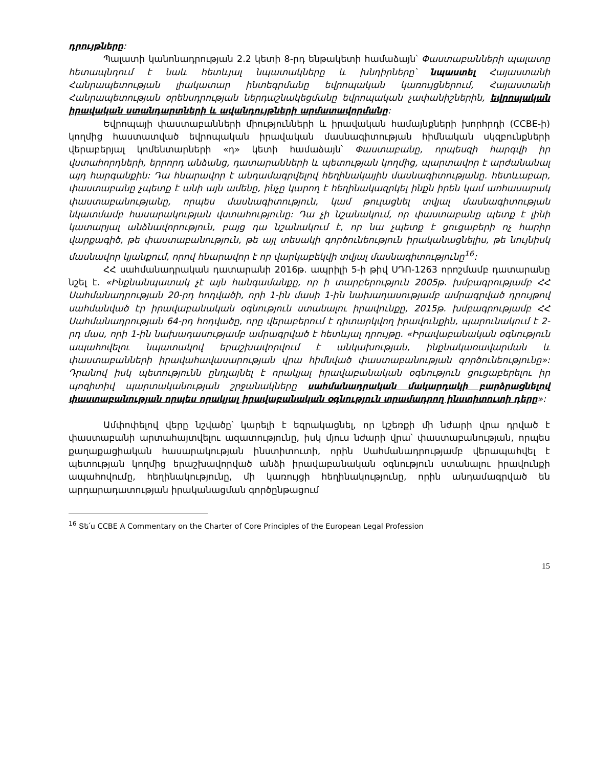դրույթները:
Պալատի կանոնադրության 2.2 կետի 8-րդ ենթակետի համաձայն՝ Փաստաբանների պալատը հետապնդում է նաև հետևյալ նպատակները և խնդիրները՝ նպաստել Հայաստանի Հանրապետության լիակատար ինտեգրմանը եվրոպական կառույցներում, Հայաստանի Հանրապետության օրենսդրության ներդաշնակեցմանը եվրոպական չափանիշներին, եվրոպական իրավական ստանդարտների և ավանդույթների արմատավորմանը:
Եվրոպայի փաստաբանների միությունների և իրավական համայնքների խորհրդի (CCBE-ի) կողմից հաստատված եվրոպական իրավական մասնագիտության հիմնական սկզբունքների վերաբերյալ կոմենտարների «դ» կետի համաձայն՝ Փաստաբանը, որպեսզի հարգվի իր վստահորդների, երրորդ անձանց, դատարանների և պետության կողմից, պարտավոր է արժանանալ այդ հարգանքին: Դա հնարավոր է անդամագրվելով հեղինակային մասնագիտությանը. հետևաբար, փաստաբանը չպետք է անի այն ամենը, ինչը կարող է հեղինակազրկել ինքն իրեն կամ առհասարակ փաստաբանությանը, որպես մասնագիտություն, կամ թուլացնել տվյալ մասնագիտության նկատմամբ հասարակության վստահությունը: Դա չի նշանակում, որ փաստաբանը պետք է լինի կատարյալ անձնավորություն, բայց դա նշանակում է, որ նա չպետք է ցուցաբերի ոչ հարիր վարքագիծ, թե փաստաբանություն, թե այլ տեսակի գործունեություն իրականացնելիս, թե նույնիսկ մասնավոր կյանքում, որով հնարավոր է որ վարկաբեկվի տվյալ մասնագիտությունը<sup>16</sup>:
ՀՀ սահմանադրական դատարանի 2016թ. ապրիլի 5-ի թիվ ՍԴՈ-1263 որոշմամբ դատարանը նշել է. «Ինքնանպատակ չէ այն հանգամանքը, որ ի տարբերություն 2005թ. խմբագրությամբ ՀՀ Սահմանադրության 20-րդ հոդվածի, որի 1-ին մասի 1-ին նախադասությամբ ամրագրված դրույթով սահմանված էր իրավաբանական օգնություն ստանալու իրավունքը, 2015թ. խմբագրությամբ ՀՀ Սահմանադրության 64-րդ հոդվածը, որը վերաբերում է դիտարկվող իրավունքին, պարունակում է 2-րդ մաս, որի 1-ին նախադասությամբ ամրագրված է հետևյալ դրույթը. «Իրավաբանական օգնություն ապահովելու նպատակով երաշխավորվում է անկախության, ինքնակառավարման և փաստաբանների իրավահավասարության վրա հիմնված փաստաբանության գործունեությունը»: Դրանով իսկ պետությունն ընդլայնել է որակյալ իրավաբանական օգնություն ցուցաբերելու իր պոզիտիվ պարտականության շրջանակները սահմանադրական մակարդակի բարձրացնելով փաստաբանության որպես որակյալ իրավաբանական օգնություն տրամադրող ինստիտուտի դերը»:
Ամփոփելով վերը նշվածը՝ կարելի է եզրակացնել, որ կշեռքի մի նժարի վրա դրված է փաստաբանի արտահայտվելու ազատությունը, իսկ մյուս նժարի վրա՝ փաստաբանության, որպես քաղաքացիական հասարակության ինստիտուտի, որին Սահմանադրությամբ վերապահվել է պետության կողմից երաշխավորված անձի իրավաբանական օգնություն ստանալու իրավունքի ապահովումը, հեղինակությունը, մի կառույցի հեղինակությունը, որին անդամագրված են արդարադատության իրականացման գործընթացում
<sup>16</sup> Տե՛ս CCBE A Commentary on the Charter of Core Principles of the European Legal Profession
15